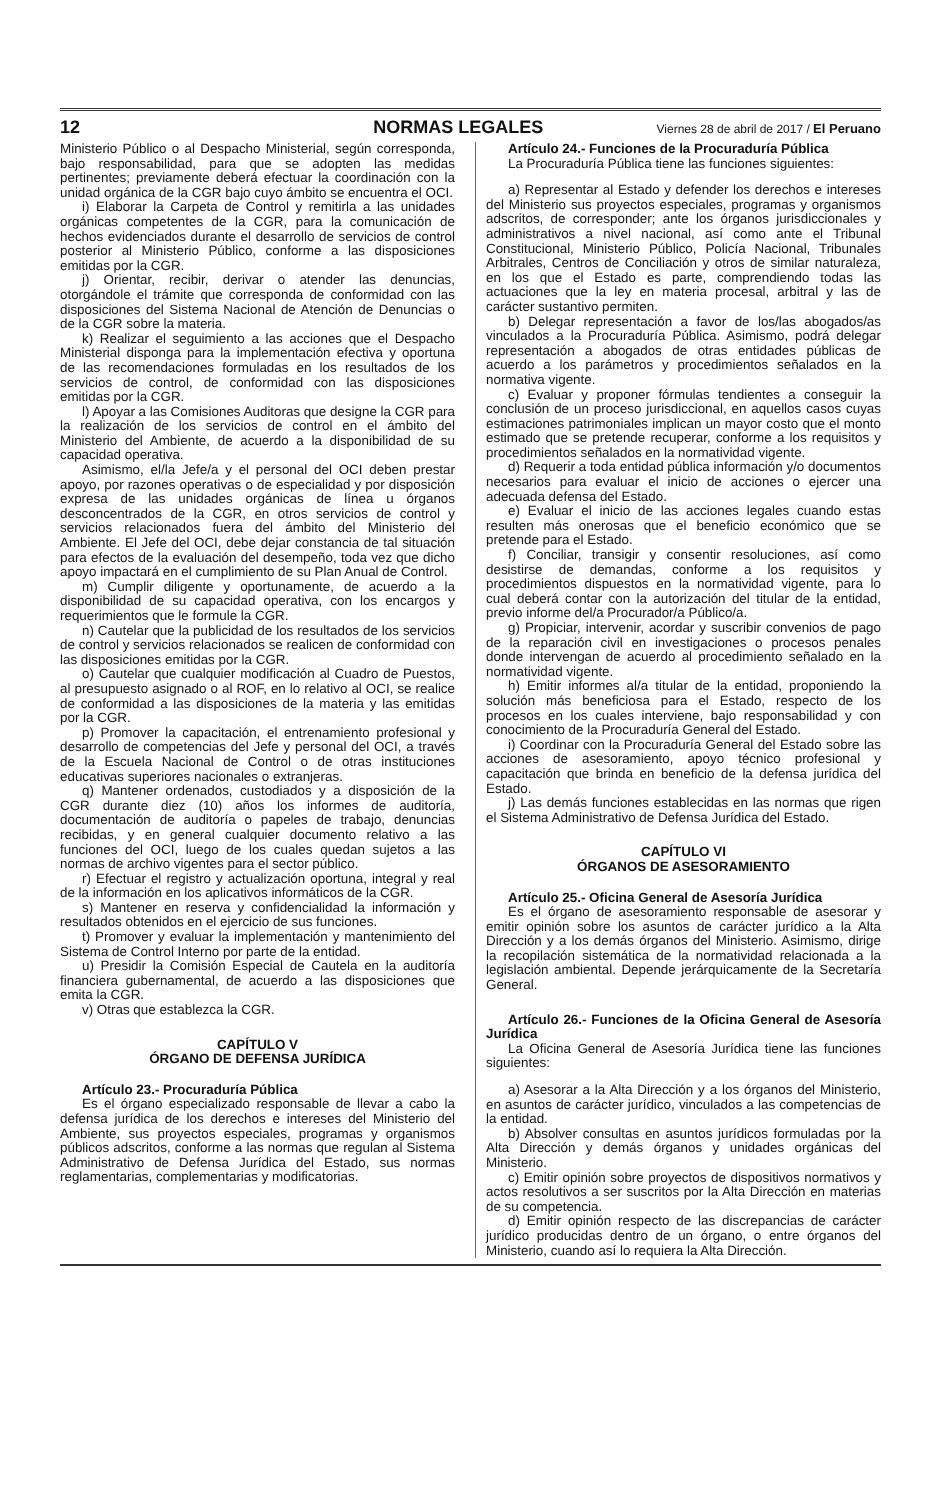12 NORMAS LEGALES Viernes 28 de abril de 2017 / El Peruano
Ministerio Público o al Despacho Ministerial, según corresponda, bajo responsabilidad, para que se adopten las medidas pertinentes; previamente deberá efectuar la coordinación con la unidad orgánica de la CGR bajo cuyo ámbito se encuentra el OCI.
i) Elaborar la Carpeta de Control y remitirla a las unidades orgánicas competentes de la CGR, para la comunicación de hechos evidenciados durante el desarrollo de servicios de control posterior al Ministerio Público, conforme a las disposiciones emitidas por la CGR.
j) Orientar, recibir, derivar o atender las denuncias, otorgándole el trámite que corresponda de conformidad con las disposiciones del Sistema Nacional de Atención de Denuncias o de la CGR sobre la materia.
k) Realizar el seguimiento a las acciones que el Despacho Ministerial disponga para la implementación efectiva y oportuna de las recomendaciones formuladas en los resultados de los servicios de control, de conformidad con las disposiciones emitidas por la CGR.
l) Apoyar a las Comisiones Auditoras que designe la CGR para la realización de los servicios de control en el ámbito del Ministerio del Ambiente, de acuerdo a la disponibilidad de su capacidad operativa.
Asimismo, el/la Jefe/a y el personal del OCI deben prestar apoyo, por razones operativas o de especialidad y por disposición expresa de las unidades orgánicas de línea u órganos desconcentrados de la CGR, en otros servicios de control y servicios relacionados fuera del ámbito del Ministerio del Ambiente. El Jefe del OCI, debe dejar constancia de tal situación para efectos de la evaluación del desempeño, toda vez que dicho apoyo impactará en el cumplimiento de su Plan Anual de Control.
m) Cumplir diligente y oportunamente, de acuerdo a la disponibilidad de su capacidad operativa, con los encargos y requerimientos que le formule la CGR.
n) Cautelar que la publicidad de los resultados de los servicios de control y servicios relacionados se realicen de conformidad con las disposiciones emitidas por la CGR.
o) Cautelar que cualquier modificación al Cuadro de Puestos, al presupuesto asignado o al ROF, en lo relativo al OCI, se realice de conformidad a las disposiciones de la materia y las emitidas por la CGR.
p) Promover la capacitación, el entrenamiento profesional y desarrollo de competencias del Jefe y personal del OCI, a través de la Escuela Nacional de Control o de otras instituciones educativas superiores nacionales o extranjeras.
q) Mantener ordenados, custodiados y a disposición de la CGR durante diez (10) años los informes de auditoría, documentación de auditoría o papeles de trabajo, denuncias recibidas, y en general cualquier documento relativo a las funciones del OCI, luego de los cuales quedan sujetos a las normas de archivo vigentes para el sector público.
r) Efectuar el registro y actualización oportuna, integral y real de la información en los aplicativos informáticos de la CGR.
s) Mantener en reserva y confidencialidad la información y resultados obtenidos en el ejercicio de sus funciones.
t) Promover y evaluar la implementación y mantenimiento del Sistema de Control Interno por parte de la entidad.
u) Presidir la Comisión Especial de Cautela en la auditoría financiera gubernamental, de acuerdo a las disposiciones que emita la CGR.
v) Otras que establezca la CGR.
CAPÍTULO V
ÓRGANO DE DEFENSA JURÍDICA
Artículo 23.- Procuraduría Pública
Es el órgano especializado responsable de llevar a cabo la defensa jurídica de los derechos e intereses del Ministerio del Ambiente, sus proyectos especiales, programas y organismos públicos adscritos, conforme a las normas que regulan al Sistema Administrativo de Defensa Jurídica del Estado, sus normas reglamentarias, complementarias y modificatorias.
Artículo 24.- Funciones de la Procuraduría Pública
La Procuraduría Pública tiene las funciones siguientes:
a) Representar al Estado y defender los derechos e intereses del Ministerio sus proyectos especiales, programas y organismos adscritos, de corresponder; ante los órganos jurisdiccionales y administrativos a nivel nacional, así como ante el Tribunal Constitucional, Ministerio Público, Policía Nacional, Tribunales Arbitrales, Centros de Conciliación y otros de similar naturaleza, en los que el Estado es parte, comprendiendo todas las actuaciones que la ley en materia procesal, arbitral y las de carácter sustantivo permiten.
b) Delegar representación a favor de los/las abogados/as vinculados a la Procuraduría Pública. Asimismo, podrá delegar representación a abogados de otras entidades públicas de acuerdo a los parámetros y procedimientos señalados en la normativa vigente.
c) Evaluar y proponer fórmulas tendientes a conseguir la conclusión de un proceso jurisdiccional, en aquellos casos cuyas estimaciones patrimoniales implican un mayor costo que el monto estimado que se pretende recuperar, conforme a los requisitos y procedimientos señalados en la normatividad vigente.
d) Requerir a toda entidad pública información y/o documentos necesarios para evaluar el inicio de acciones o ejercer una adecuada defensa del Estado.
e) Evaluar el inicio de las acciones legales cuando estas resulten más onerosas que el beneficio económico que se pretende para el Estado.
f) Conciliar, transigir y consentir resoluciones, así como desistirse de demandas, conforme a los requisitos y procedimientos dispuestos en la normatividad vigente, para lo cual deberá contar con la autorización del titular de la entidad, previo informe del/a Procurador/a Público/a.
g) Propiciar, intervenir, acordar y suscribir convenios de pago de la reparación civil en investigaciones o procesos penales donde intervengan de acuerdo al procedimiento señalado en la normatividad vigente.
h) Emitir informes al/a titular de la entidad, proponiendo la solución más beneficiosa para el Estado, respecto de los procesos en los cuales interviene, bajo responsabilidad y con conocimiento de la Procuraduría General del Estado.
i) Coordinar con la Procuraduría General del Estado sobre las acciones de asesoramiento, apoyo técnico profesional y capacitación que brinda en beneficio de la defensa jurídica del Estado.
j) Las demás funciones establecidas en las normas que rigen el Sistema Administrativo de Defensa Jurídica del Estado.
CAPÍTULO VI
ÓRGANOS DE ASESORAMIENTO
Artículo 25.- Oficina General de Asesoría Jurídica
Es el órgano de asesoramiento responsable de asesorar y emitir opinión sobre los asuntos de carácter jurídico a la Alta Dirección y a los demás órganos del Ministerio. Asimismo, dirige la recopilación sistemática de la normatividad relacionada a la legislación ambiental. Depende jerárquicamente de la Secretaría General.
Artículo 26.- Funciones de la Oficina General de Asesoría Jurídica
La Oficina General de Asesoría Jurídica tiene las funciones siguientes:
a) Asesorar a la Alta Dirección y a los órganos del Ministerio, en asuntos de carácter jurídico, vinculados a las competencias de la entidad.
b) Absolver consultas en asuntos jurídicos formuladas por la Alta Dirección y demás órganos y unidades orgánicas del Ministerio.
c) Emitir opinión sobre proyectos de dispositivos normativos y actos resolutivos a ser suscritos por la Alta Dirección en materias de su competencia.
d) Emitir opinión respecto de las discrepancias de carácter jurídico producidas dentro de un órgano, o entre órganos del Ministerio, cuando así lo requiera la Alta Dirección.